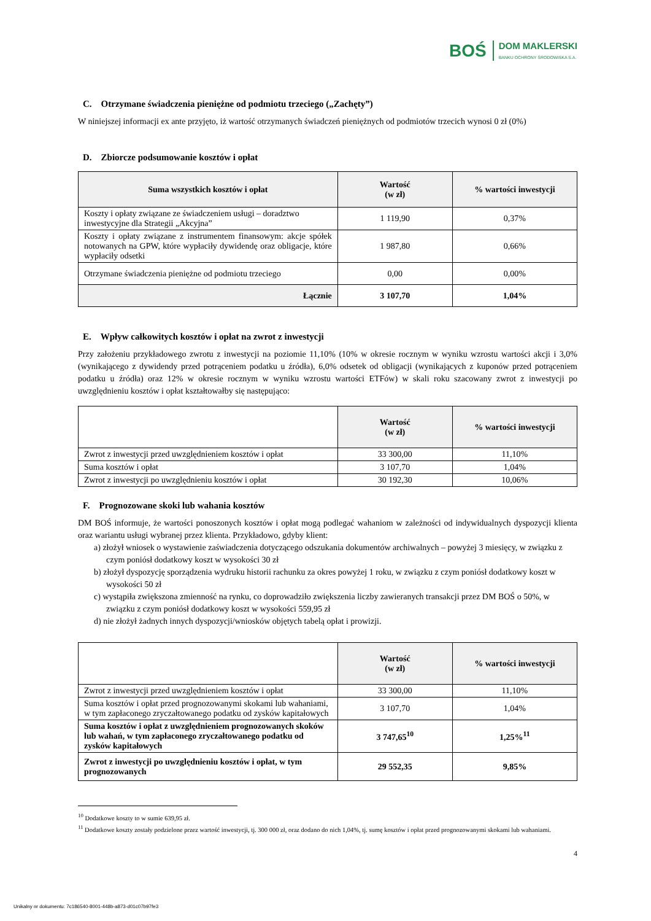BOŚ
DOM MAKLERSKI
BANKU OCHRONY ŚRODOWISKA S.A.
C. Otrzymane świadczenia pieniężne od podmiotu trzeciego („Zachęty”)
W niniejszej informacji ex ante przyjęto, iż wartość otrzymanych świadczeń pieniężnych od podmiotów trzecich wynosi 0 zł (0%)
D. Zbiorcze podsumowanie kosztów i opłat
| Suma wszystkich kosztów i opłat | Wartość (w zł) | % wartości inwestycji |
| --- | --- | --- |
| Koszty i opłaty związane ze świadczeniem usługi – doradztwo inwestycyjne dla Strategii „Akcyjna” | 1 119,90 | 0,37% |
| Koszty i opłaty związane z instrumentem finansowym: akcje spółek notowanych na GPW, które wypłaciły dywidendę oraz obligacje, które wypłaciły odsetki | 1 987,80 | 0,66% |
| Otrzymane świadczenia pieniężne od podmiotu trzeciego | 0,00 | 0,00% |
| Łącznie | 3 107,70 | 1,04% |
E. Wpływ całkowitych kosztów i opłat na zwrot z inwestycji
Przy założeniu przykładowego zwrotu z inwestycji na poziomie 11,10% (10% w okresie rocznym w wyniku wzrostu wartości akcji i 3,0% (wynikającego z dywidendy przed potrąceniem podatku u źródła), 6,0% odsetek od obligacji (wynikających z kuponów przed potrąceniem podatku u źródła) oraz 12% w okresie rocznym w wyniku wzrostu wartości ETFów) w skali roku szacowany zwrot z inwestycji po uwzględnieniu kosztów i opłat kształtowałby się następująco:
| | Wartość (w zł) | % wartości inwestycji |
| --- | --- | --- |
| Zwrot z inwestycji przed uwzględnieniem kosztów i opłat | 33 300,00 | 11,10% |
| Suma kosztów i opłat | 3 107,70 | 1,04% |
| Zwrot z inwestycji po uwzględnieniu kosztów i opłat | 30 192,30 | 10,06% |
F. Prognozowane skoki lub wahania kosztów
DM BOŚ informuje, że wartości ponoszonych kosztów i opłat mogą podlegać wahaniom w zależności od indywidualnych dyspozycji klienta oraz wariantu usługi wybranej przez klienta. Przykładowo, gdyby klient:
a) złożył wniosek o wystawienie zaświadczenia dotyczącego odszukania dokumentów archiwalnych – powyżej 3 miesięcy, w związku z czym poniósł dodatkowy koszt w wysokości 30 zł
b) złożył dyspozycję sporządzenia wydruku historii rachunku za okres powyżej 1 roku, w związku z czym poniósł dodatkowy koszt w wysokości 50 zł
c) wystąpiła zwiększona zmienność na rynku, co doprowadziło zwiększenia liczby zawieranych transakcji przez DM BOŚ o 50%, w związku z czym poniósł dodatkowy koszt w wysokości 559,95 zł
d) nie złożył żadnych innych dyspozycji/wniosków objętych tabelą opłat i prowizji.
| | Wartość (w zł) | % wartości inwestycji |
| --- | --- | --- |
| Zwrot z inwestycji przed uwzględnieniem kosztów i opłat | 33 300,00 | 11,10% |
| Suma kosztów i opłat przed prognozowanymi skokami lub wahaniami, w tym zapłaconego zryczałtowanego podatku od zysków kapitałowych | 3 107,70 | 1,04% |
| Suma kosztów i opłat z uwzględnieniem prognozowanych skoków lub wahań, w tym zapłaconego zryczałtowanego podatku od zysków kapitałowych | 3 747,65<sup>10</sup> | 1,25%<sup>11</sup> |
| Zwrot z inwestycji po uwzględnieniu kosztów i opłat, w tym prognozowanych | 29 552,35 | 9,85% |
<sup>10</sup> Dodatkowe koszty to w sumie 639,95 zł.
<sup>11</sup> Dodatkowe koszty zostały podzielone przez wartość inwestycji, tj. 300 000 zł, oraz dodano do nich 1,04%, tj. sumę kosztów i opłat przed prognozowanymi skokami lub wahaniami.
4
Unikalny nr dokumentu: 7c186540-8001-448b-a873-d01c07b97fe3